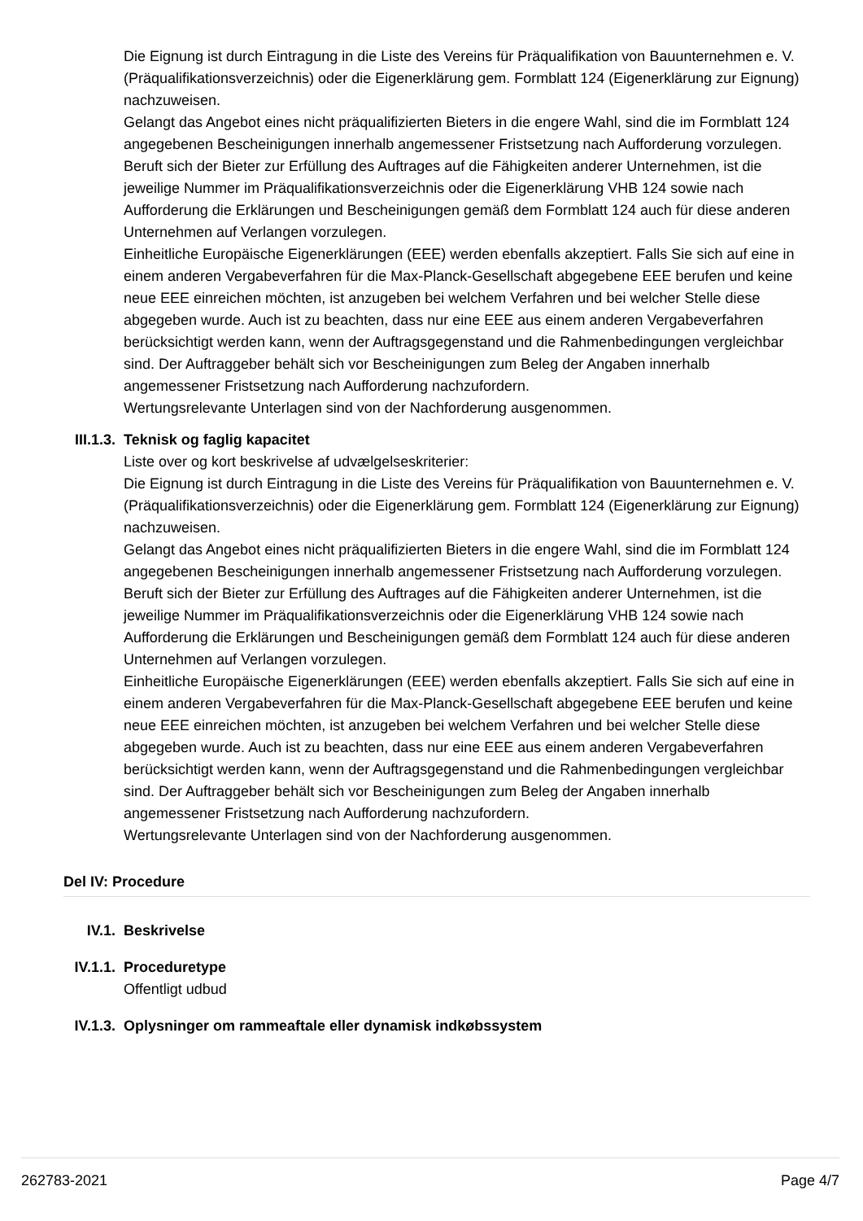Die Eignung ist durch Eintragung in die Liste des Vereins für Präqualifikation von Bauunternehmen e. V. (Präqualifikationsverzeichnis) oder die Eigenerklärung gem. Formblatt 124 (Eigenerklärung zur Eignung) nachzuweisen.
Gelangt das Angebot eines nicht präqualifizierten Bieters in die engere Wahl, sind die im Formblatt 124 angegebenen Bescheinigungen innerhalb angemessener Fristsetzung nach Aufforderung vorzulegen.
Beruft sich der Bieter zur Erfüllung des Auftrages auf die Fähigkeiten anderer Unternehmen, ist die jeweilige Nummer im Präqualifikationsverzeichnis oder die Eigenerklärung VHB 124 sowie nach Aufforderung die Erklärungen und Bescheinigungen gemäß dem Formblatt 124 auch für diese anderen Unternehmen auf Verlangen vorzulegen.
Einheitliche Europäische Eigenerklärungen (EEE) werden ebenfalls akzeptiert. Falls Sie sich auf eine in einem anderen Vergabeverfahren für die Max-Planck-Gesellschaft abgegebene EEE berufen und keine neue EEE einreichen möchten, ist anzugeben bei welchem Verfahren und bei welcher Stelle diese abgegeben wurde. Auch ist zu beachten, dass nur eine EEE aus einem anderen Vergabeverfahren berücksichtigt werden kann, wenn der Auftragsgegenstand und die Rahmenbedingungen vergleichbar sind. Der Auftraggeber behält sich vor Bescheinigungen zum Beleg der Angaben innerhalb angemessener Fristsetzung nach Aufforderung nachzufordern.
Wertungsrelevante Unterlagen sind von der Nachforderung ausgenommen.
III.1.3. Teknisk og faglig kapacitet
Liste over og kort beskrivelse af udvælgelseskriterier:
Die Eignung ist durch Eintragung in die Liste des Vereins für Präqualifikation von Bauunternehmen e. V. (Präqualifikationsverzeichnis) oder die Eigenerklärung gem. Formblatt 124 (Eigenerklärung zur Eignung) nachzuweisen.
Gelangt das Angebot eines nicht präqualifizierten Bieters in die engere Wahl, sind die im Formblatt 124 angegebenen Bescheinigungen innerhalb angemessener Fristsetzung nach Aufforderung vorzulegen.
Beruft sich der Bieter zur Erfüllung des Auftrages auf die Fähigkeiten anderer Unternehmen, ist die jeweilige Nummer im Präqualifikationsverzeichnis oder die Eigenerklärung VHB 124 sowie nach Aufforderung die Erklärungen und Bescheinigungen gemäß dem Formblatt 124 auch für diese anderen Unternehmen auf Verlangen vorzulegen.
Einheitliche Europäische Eigenerklärungen (EEE) werden ebenfalls akzeptiert. Falls Sie sich auf eine in einem anderen Vergabeverfahren für die Max-Planck-Gesellschaft abgegebene EEE berufen und keine neue EEE einreichen möchten, ist anzugeben bei welchem Verfahren und bei welcher Stelle diese abgegeben wurde. Auch ist zu beachten, dass nur eine EEE aus einem anderen Vergabeverfahren berücksichtigt werden kann, wenn der Auftragsgegenstand und die Rahmenbedingungen vergleichbar sind. Der Auftraggeber behält sich vor Bescheinigungen zum Beleg der Angaben innerhalb angemessener Fristsetzung nach Aufforderung nachzufordern.
Wertungsrelevante Unterlagen sind von der Nachforderung ausgenommen.
Del IV: Procedure
IV.1. Beskrivelse
IV.1.1. Proceduretype
Offentligt udbud
IV.1.3. Oplysninger om rammeaftale eller dynamisk indkøbssystem
262783-2021 Page 4/7